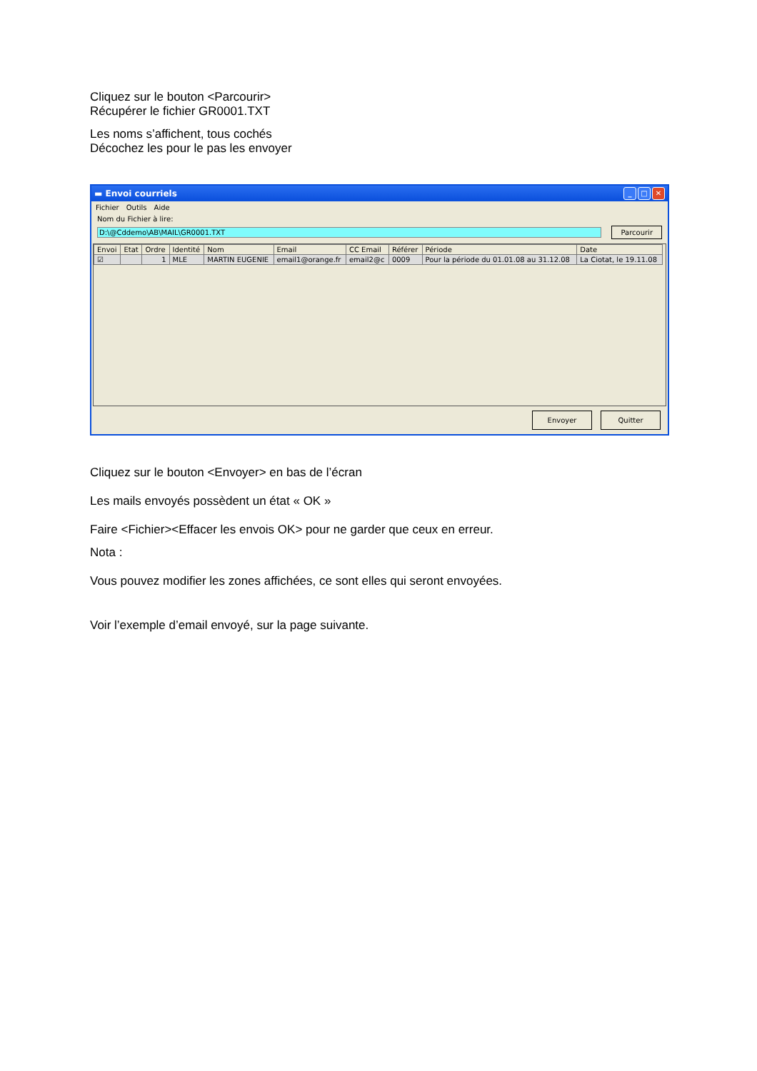Cliquez sur le bouton <Parcourir>
Récupérer le fichier GR0001.TXT
Les noms s’affichent, tous cochés
Décochez les pour le pas les envoyer
▬ Envoi courriels _ □ ✕
Fichier Outils Aide
Nom du Fichier à lire:
D:\@Cddemo\AB\MAIL\GR0001.TXT Parcourir
| Envoi | Etat | Ordre | Identité | Nom | Email | CC Email | Référer | Période | Date |
| --- | --- | --- | --- | --- | --- | --- | --- | --- | --- |
| ☑ | | 1 | MLE | MARTIN EUGENIE | email1@orange.fr | email2@c | 0009 | Pour la période du 01.01.08 au 31.12.08 | La Ciotat, le 19.11.08 |
Envoyer Quitter
Cliquez sur le bouton <Envoyer> en bas de l’écran
Les mails envoyés possèdent un état « OK »
Faire <Fichier><Effacer les envois OK> pour ne garder que ceux en erreur.
Nota :
Vous pouvez modifier les zones affichées, ce sont elles qui seront envoyées.
Voir l’exemple d’email envoyé, sur la page suivante.